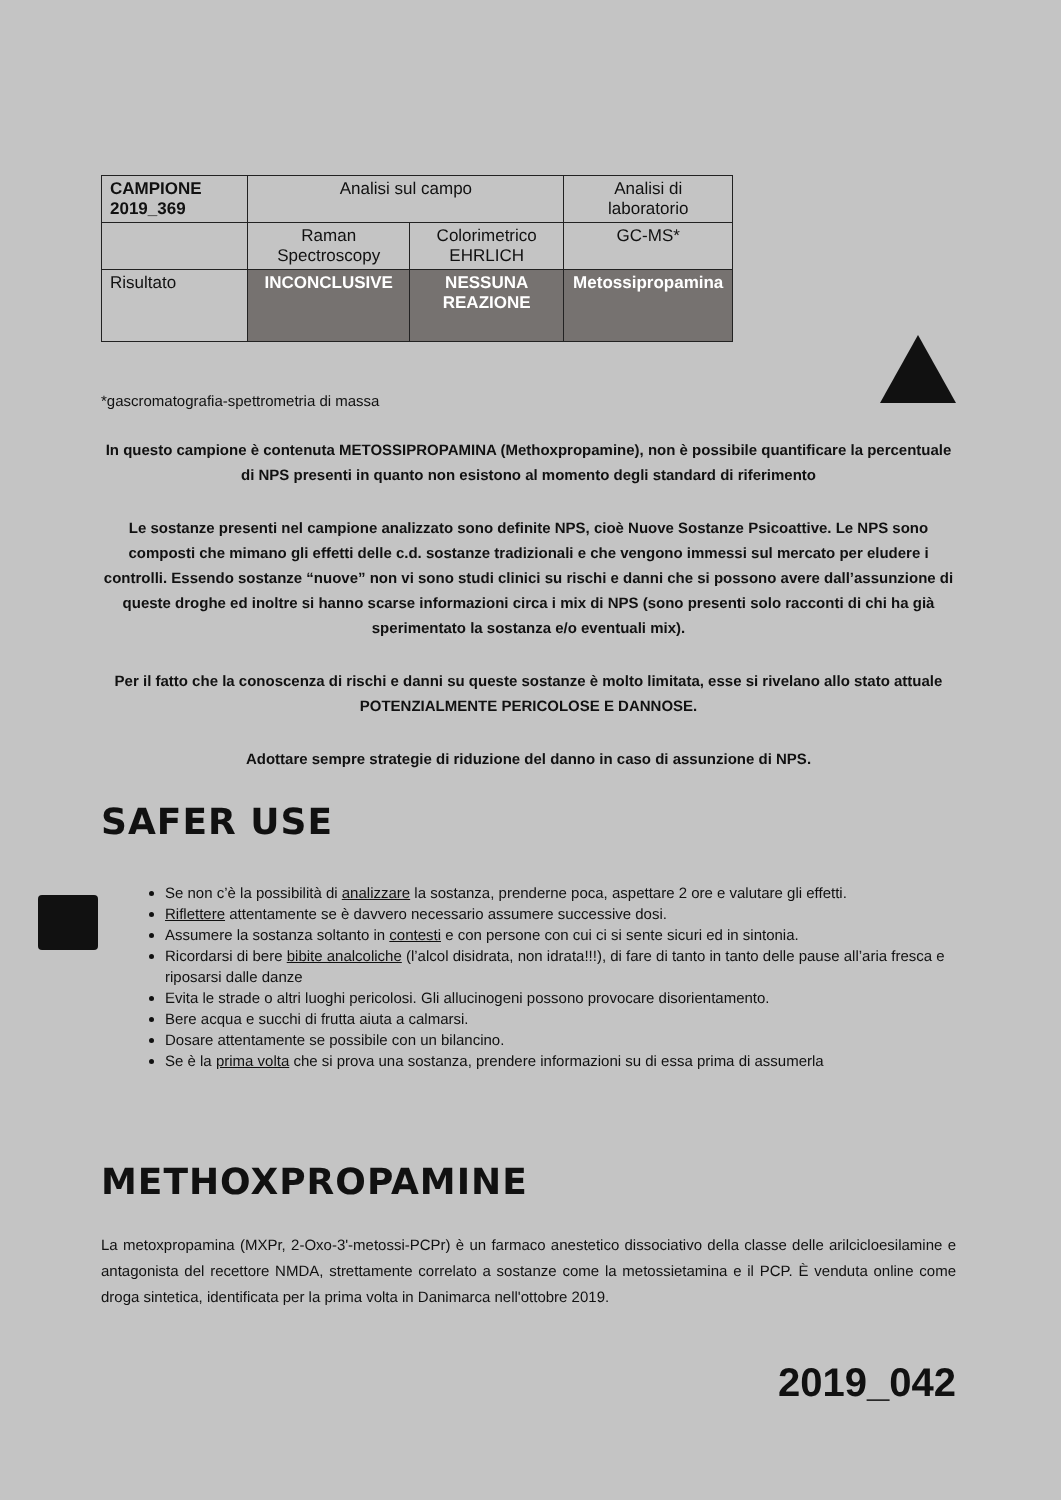| CAMPIONE 2019_369 | Analisi sul campo | | Analisi di laboratorio |
| | Raman Spectroscopy | Colorimetrico EHRLICH | GC-MS* |
| Risultato | INCONCLUSIVE | NESSUNA REAZIONE | Metossipropamina |
*gascromatografia-spettrometria di massa
In questo campione è contenuta METOSSIPROPAMINA (Methoxpropamine), non è possibile quantificare la percentuale di NPS presenti in quanto non esistono al momento degli standard di riferimento
Le sostanze presenti nel campione analizzato sono definite NPS, cioè Nuove Sostanze Psicoattive. Le NPS sono composti che mimano gli effetti delle c.d. sostanze tradizionali e che vengono immessi sul mercato per eludere i controlli. Essendo sostanze “nuove” non vi sono studi clinici su rischi e danni che si possono avere dall’assunzione di queste droghe ed inoltre si hanno scarse informazioni circa i mix di NPS (sono presenti solo racconti di chi ha già sperimentato la sostanza e/o eventuali mix).
Per il fatto che la conoscenza di rischi e danni su queste sostanze è molto limitata, esse si rivelano allo stato attuale POTENZIALMENTE PERICOLOSE E DANNOSE.
Adottare sempre strategie di riduzione del danno in caso di assunzione di NPS.
SAFER USE
Se non c’è la possibilità di analizzare la sostanza, prenderne poca, aspettare 2 ore e valutare gli effetti.
Riflettere attentamente se è davvero necessario assumere successive dosi.
Assumere la sostanza soltanto in contesti e con persone con cui ci si sente sicuri ed in sintonia.
Ricordarsi di bere bibite analcoliche (l’alcol disidrata, non idrata!!!), di fare di tanto in tanto delle pause all’aria fresca e riposarsi dalle danze
Evita le strade o altri luoghi pericolosi. Gli allucinogeni possono provocare disorientamento.
Bere acqua e succhi di frutta aiuta a calmarsi.
Dosare attentamente se possibile con un bilancino.
Se è la prima volta che si prova una sostanza, prendere informazioni su di essa prima di assumerla
METHOXPROPAMINE
La metoxpropamina (MXPr, 2-Oxo-3'-metossi-PCPr) è un farmaco anestetico dissociativo della classe delle arilcicloesilamine e antagonista del recettore NMDA, strettamente correlato a sostanze come la metossietamina e il PCP. È venduta online come droga sintetica, identificata per la prima volta in Danimarca nell'ottobre 2019.
2019_042